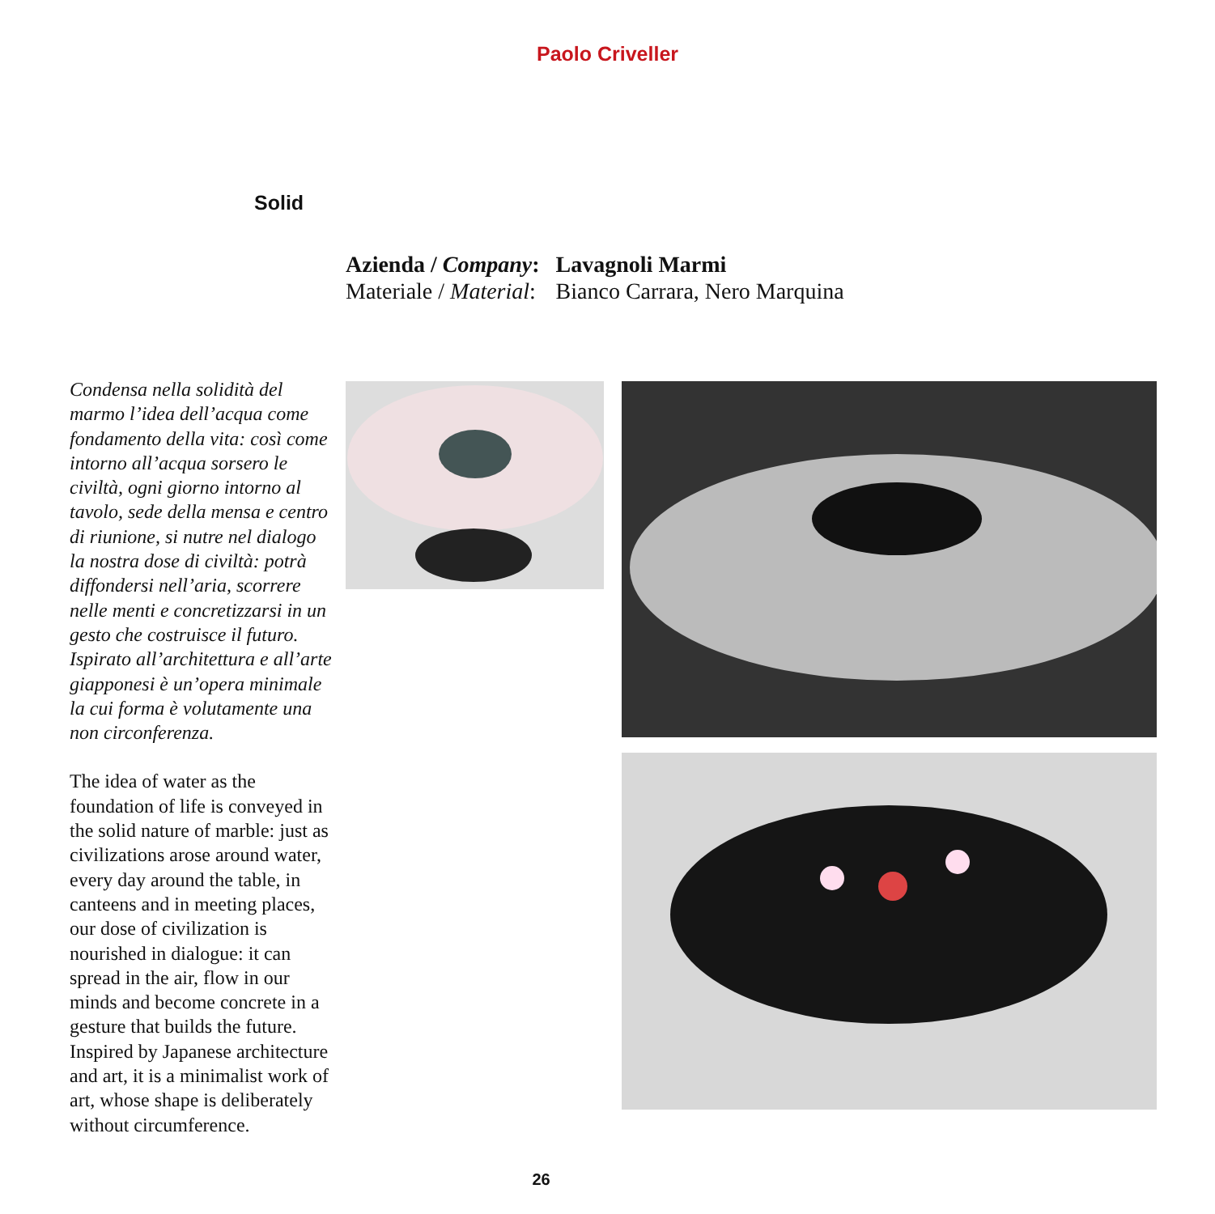Paolo Criveller
Solid
| Azienda / Company : | Lavagnoli Marmi |
| Materiale / Material : | Bianco Carrara, Nero Marquina |
Condensa nella solidità del marmo l’idea dell’acqua come fondamento della vita: così come intorno all’acqua sorsero le civiltà, ogni giorno intorno al tavolo, sede della mensa e centro di riunione, si nutre nel dialogo la nostra dose di civiltà: potrà diffondersi nell’aria, scorrere nelle menti e concretizzarsi in un gesto che costruisce il futuro. Ispirato all’architettura e all’arte giapponesi è un’opera minimale la cui forma è volutamente una non circonferenza.
The idea of water as the foundation of life is conveyed in the solid nature of marble: just as civilizations arose around water, every day around the table, in canteens and in meeting places, our dose of civilization is nourished in dialogue: it can spread in the air, flow in our minds and become concrete in a gesture that builds the future. Inspired by Japanese architecture and art, it is a minimalist work of art, whose shape is deliberately without circumference.
26